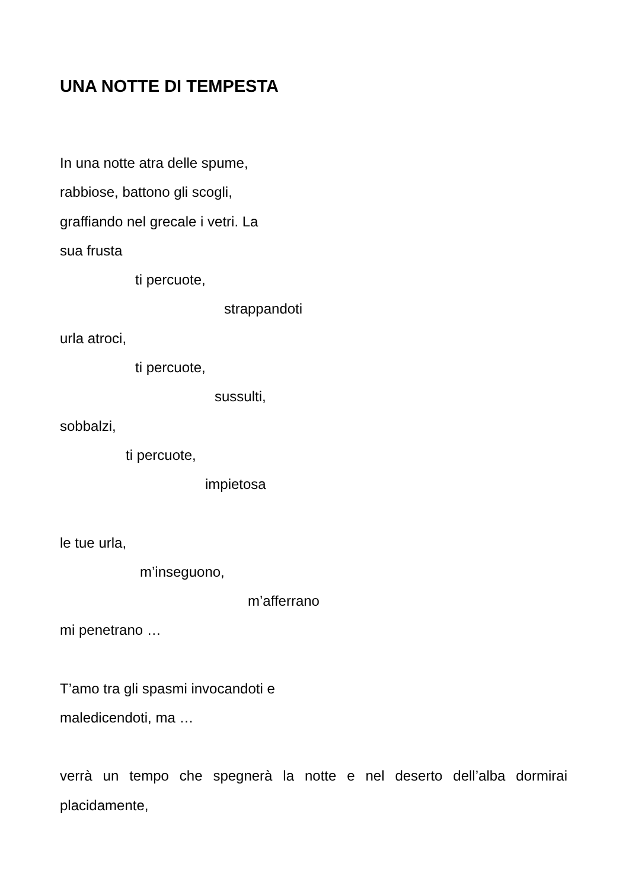UNA NOTTE DI TEMPESTA
In una notte atra delle spume,
rabbiose, battono gli scogli,
graffiando nel grecale i vetri. La
sua frusta
ti percuote,
strappandoti
urla atroci,
ti percuote,
sussulti,
sobbalzi,
ti percuote,
impietosa
le tue urla,
m’inseguono,
m’afferrano
mi penetrano …
T’amo tra gli spasmi invocandoti e
maledicendoti, ma …
verrà un tempo che spegnerà la notte e nel deserto dell’alba dormirai placidamente,